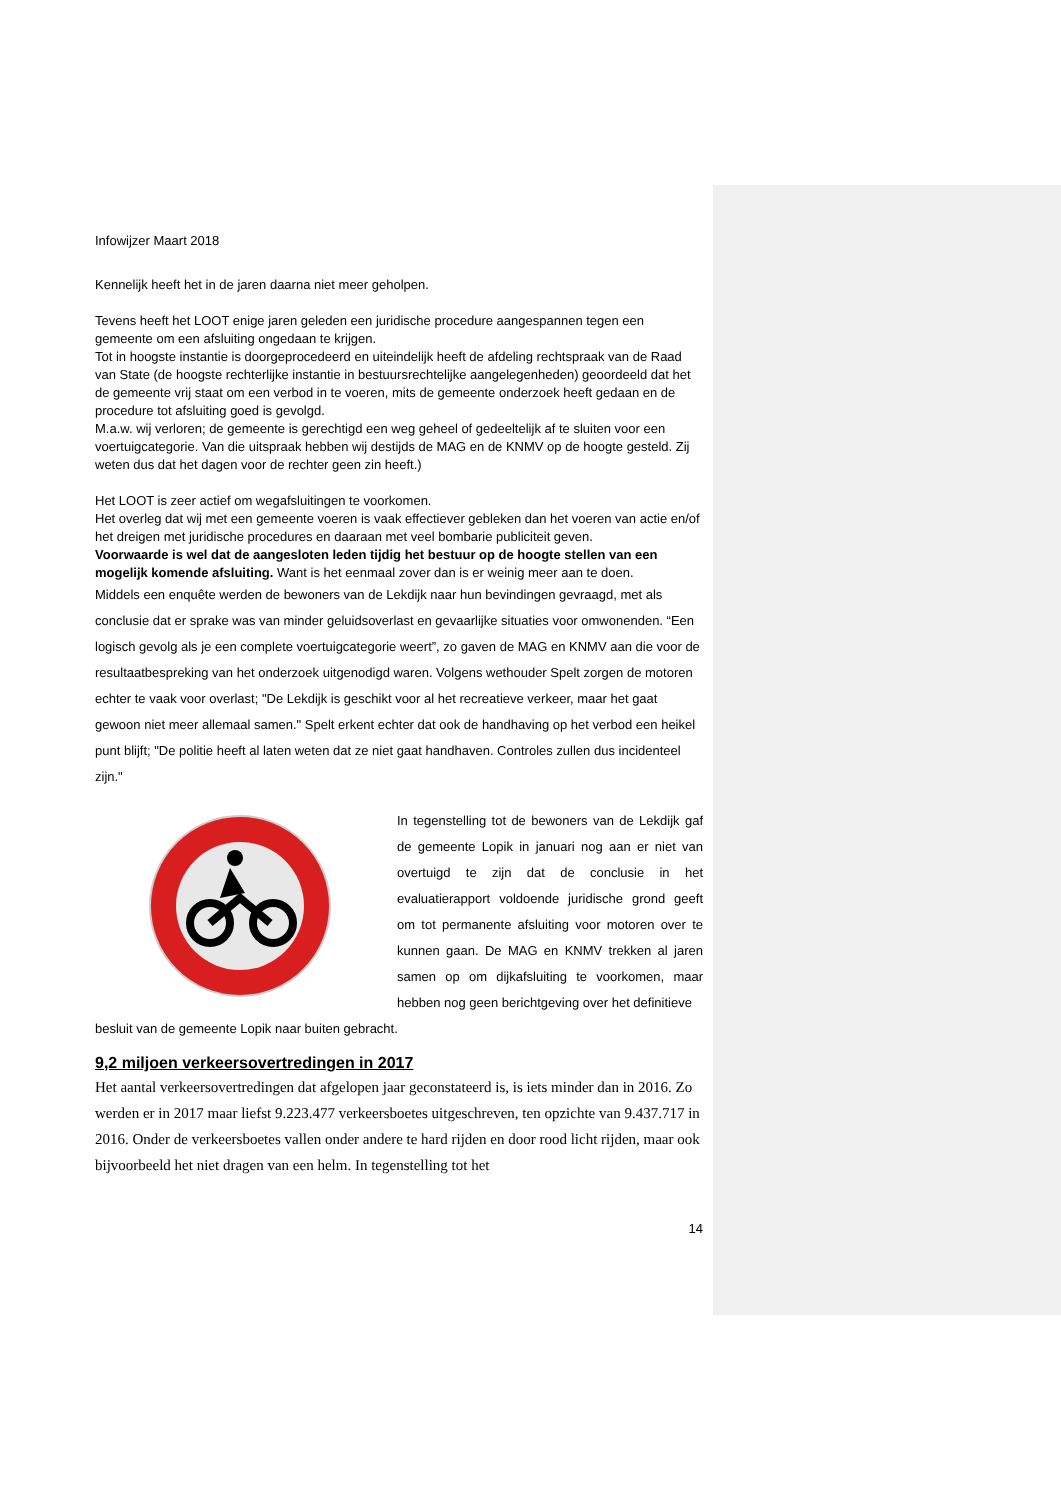Infowijzer Maart 2018
Kennelijk heeft het in de jaren daarna niet meer geholpen.
Tevens heeft het LOOT enige jaren geleden een juridische procedure aangespannen tegen een gemeente om een afsluiting ongedaan te krijgen.
Tot in hoogste instantie is doorgeprocedeerd en uiteindelijk heeft de afdeling rechtspraak van de Raad van State (de hoogste rechterlijke instantie in bestuursrechtelijke aangelegenheden) geoordeeld dat het de gemeente vrij staat om een verbod in te voeren, mits de gemeente onderzoek heeft gedaan en de procedure tot afsluiting goed is gevolgd.
M.a.w. wij verloren; de gemeente is gerechtigd een weg geheel of gedeeltelijk af te sluiten voor een voertuigcategorie. Van die uitspraak hebben wij destijds de MAG en de KNMV op de hoogte gesteld. Zij weten dus dat het dagen voor de rechter geen zin heeft.)
Het LOOT is zeer actief om wegafsluitingen te voorkomen.
Het overleg dat wij met een gemeente voeren is vaak effectiever gebleken dan het voeren van actie en/of het dreigen met juridische procedures en daaraan met veel bombarie publiciteit geven.
Voorwaarde is wel dat de aangesloten leden tijdig het bestuur op de hoogte stellen van een mogelijk komende afsluiting. Want is het eenmaal zover dan is er weinig meer aan te doen.
Middels een enquête werden de bewoners van de Lekdijk naar hun bevindingen gevraagd, met als conclusie dat er sprake was van minder geluidsoverlast en gevaarlijke situaties voor omwonenden. “Een logisch gevolg als je een complete voertuigcategorie weert”, zo gaven de MAG en KNMV aan die voor de resultaatbespreking van het onderzoek uitgenodigd waren. Volgens wethouder Spelt zorgen de motoren echter te vaak voor overlast; "De Lekdijk is geschikt voor al het recreatieve verkeer, maar het gaat gewoon niet meer allemaal samen." Spelt erkent echter dat ook de handhaving op het verbod een heikel punt blijft; "De politie heeft al laten weten dat ze niet gaat handhaven. Controles zullen dus incidenteel zijn."
In tegenstelling tot de bewoners van de Lekdijk gaf de gemeente Lopik in januari nog aan er niet van overtuigd te zijn dat de conclusie in het evaluatierapport voldoende juridische grond geeft om tot permanente afsluiting voor motoren over te kunnen gaan. De MAG en KNMV trekken al jaren samen op om dijkafsluiting te voorkomen, maar hebben nog geen berichtgeving over het definitieve
besluit van de gemeente Lopik naar buiten gebracht.
9,2 miljoen verkeersovertredingen in 2017
Het aantal verkeersovertredingen dat afgelopen jaar geconstateerd is, is iets minder dan in 2016. Zo werden er in 2017 maar liefst 9.223.477 verkeersboetes uitgeschreven, ten opzichte van 9.437.717 in 2016. Onder de verkeersboetes vallen onder andere te hard rijden en door rood licht rijden, maar ook bijvoorbeeld het niet dragen van een helm. In tegenstelling tot het
14